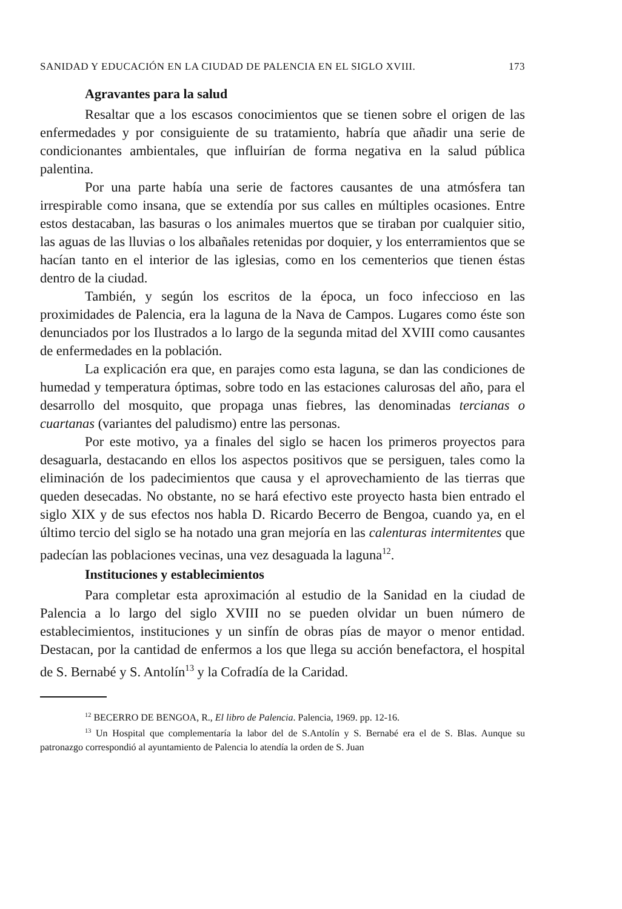SANIDAD Y EDUCACIÓN EN LA CIUDAD DE PALENCIA EN EL SIGLO XVIII. 173
Agravantes para la salud
Resaltar que a los escasos conocimientos que se tienen sobre el origen de las enfermedades y por consiguiente de su tratamiento, habría que añadir una serie de condicionantes ambientales, que influirían de forma negativa en la salud pública palentina.
Por una parte había una serie de factores causantes de una atmósfera tan irrespirable como insana, que se extendía por sus calles en múltiples ocasiones. Entre estos destacaban, las basuras o los animales muertos que se tiraban por cualquier sitio, las aguas de las lluvias o los albañales retenidas por doquier, y los enterramientos que se hacían tanto en el interior de las iglesias, como en los cementerios que tienen éstas dentro de la ciudad.
También, y según los escritos de la época, un foco infeccioso en las proximidades de Palencia, era la laguna de la Nava de Campos. Lugares como éste son denunciados por los Ilustrados a lo largo de la segunda mitad del XVIII como causantes de enfermedades en la población.
La explicación era que, en parajes como esta laguna, se dan las condiciones de humedad y temperatura óptimas, sobre todo en las estaciones calurosas del año, para el desarrollo del mosquito, que propaga unas fiebres, las denominadas tercianas o cuartanas (variantes del paludismo) entre las personas.
Por este motivo, ya a finales del siglo se hacen los primeros proyectos para desaguarla, destacando en ellos los aspectos positivos que se persiguen, tales como la eliminación de los padecimientos que causa y el aprovechamiento de las tierras que queden desecadas. No obstante, no se hará efectivo este proyecto hasta bien entrado el siglo XIX y de sus efectos nos habla D. Ricardo Becerro de Bengoa, cuando ya, en el último tercio del siglo se ha notado una gran mejoría en las calenturas intermitentes que padecían las poblaciones vecinas, una vez desaguada la laguna<sup>12</sup>.
Instituciones y establecimientos
Para completar esta aproximación al estudio de la Sanidad en la ciudad de Palencia a lo largo del siglo XVIII no se pueden olvidar un buen número de establecimientos, instituciones y un sinfín de obras pías de mayor o menor entidad. Destacan, por la cantidad de enfermos a los que llega su acción benefactora, el hospital de S. Bernabé y S. Antolín<sup>13</sup> y la Cofradía de la Caridad.
<sup>12</sup> BECERRO DE BENGOA, R., El libro de Palencia. Palencia, 1969. pp. 12-16.
<sup>13</sup> Un Hospital que complementaría la labor del de S.Antolín y S. Bernabé era el de S. Blas. Aunque su patronazgo correspondió al ayuntamiento de Palencia lo atendía la orden de S. Juan